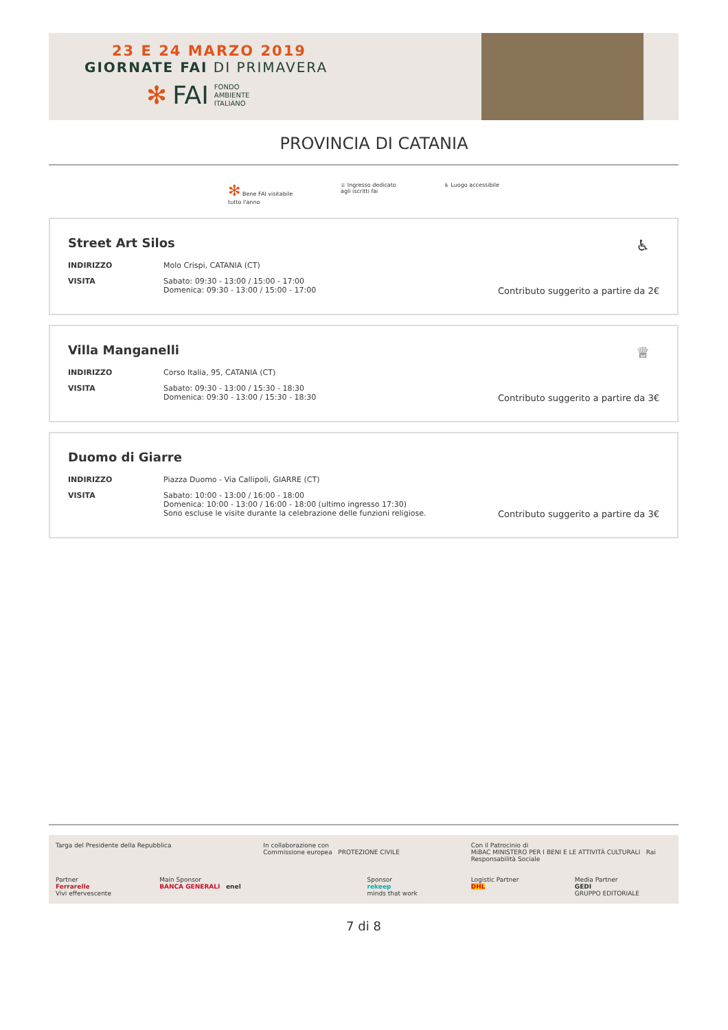23 E 24 MARZO 2019
GIORNATE FAI DI PRIMAVERA
✻ FAI FONDO
AMBIENTE
ITALIANO
PROVINCIA DI CATANIA
✻ Bene FAI visitabile
tutto l'anno
♕ Ingresso dedicato
agli iscritti fai
♿ Luogo accessibile
Street Art Silos
♿
INDIRIZZO Molo Crispi, CATANIA (CT)
VISITA Sabato: 09:30 - 13:00 / 15:00 - 17:00
Domenica: 09:30 - 13:00 / 15:00 - 17:00
Contributo suggerito a partire da 2€
Villa Manganelli
♕
INDIRIZZO Corso Italia, 95, CATANIA (CT)
VISITA Sabato: 09:30 - 13:00 / 15:30 - 18:30
Domenica: 09:30 - 13:00 / 15:30 - 18:30
Contributo suggerito a partire da 3€
Duomo di Giarre
INDIRIZZO Piazza Duomo - Via Callipoli, GIARRE (CT)
VISITA Sabato: 10:00 - 13:00 / 16:00 - 18:00
Domenica: 10:00 - 13:00 / 16:00 - 18:00 (ultimo ingresso 17:30)
Sono escluse le visite durante la celebrazione delle funzioni religiose.
Contributo suggerito a partire da 3€
Targa del Presidente della Repubblica
In collaborazione con
Commissione europea PROTEZIONE CIVILE
Con il Patrocinio di
MiBAC MINISTERO PER I BENI E LE ATTIVITÀ CULTURALI Rai Responsabilità Sociale
Partner
Ferrarelle
Vivi effervescente
Main Sponsor
BANCA GENERALI enel
Sponsor
rekeep
minds that work
Logistic Partner
DHL
Media Partner
GEDI
GRUPPO EDITORIALE
7 di 8